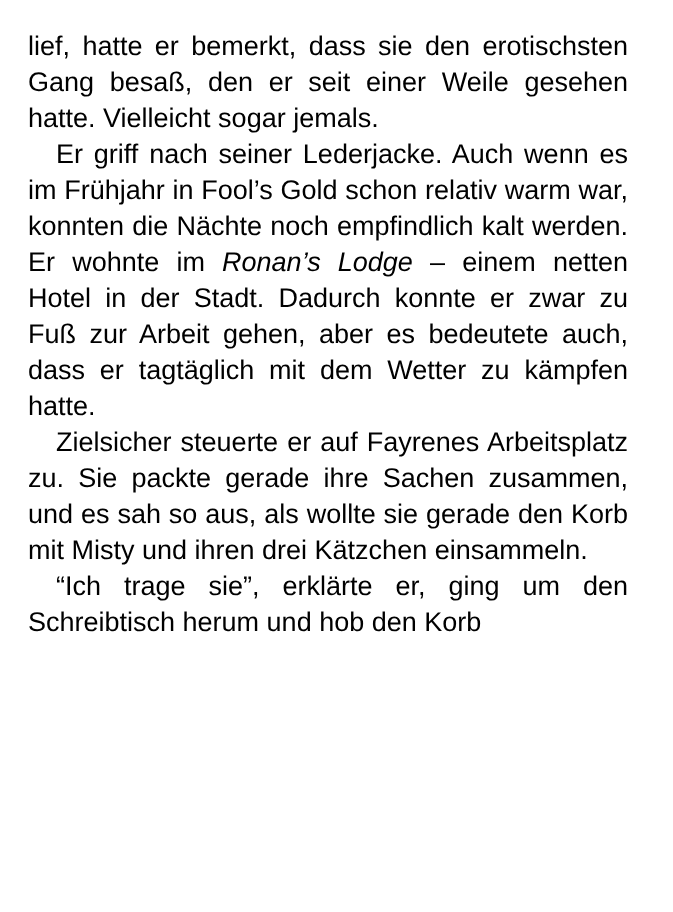lief, hatte er bemerkt, dass sie den erotischsten Gang besaß, den er seit einer Weile gesehen hatte. Vielleicht sogar jemals.
Er griff nach seiner Lederjacke. Auch wenn es im Frühjahr in Fool’s Gold schon relativ warm war, konnten die Nächte noch empfindlich kalt werden. Er wohnte im Ronan’s Lodge – einem netten Hotel in der Stadt. Dadurch konnte er zwar zu Fuß zur Arbeit gehen, aber es bedeutete auch, dass er tagtäglich mit dem Wetter zu kämpfen hatte.
Zielsicher steuerte er auf Fayrenes Arbeitsplatz zu. Sie packte gerade ihre Sachen zusammen, und es sah so aus, als wollte sie gerade den Korb mit Misty und ihren drei Kätzchen einsammeln.
“Ich trage sie”, erklärte er, ging um den Schreibtisch herum und hob den Korb